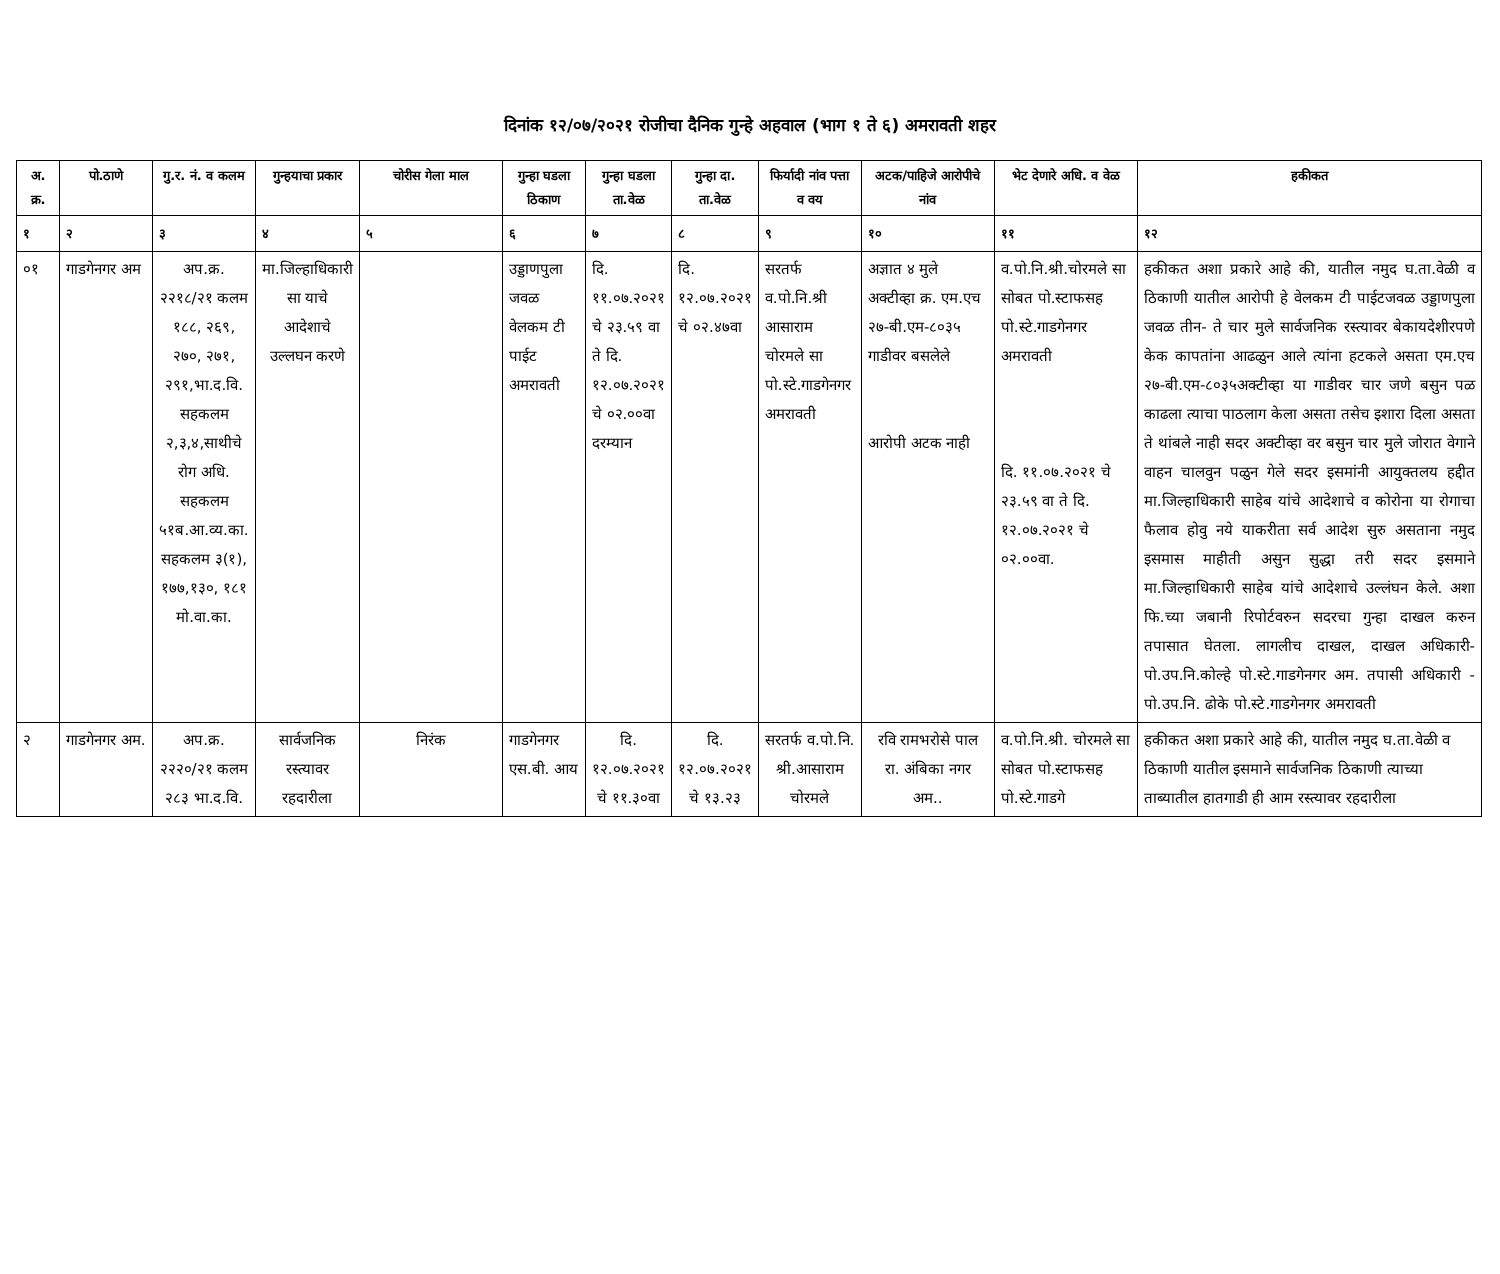दिनांक १२/०७/२०२१ रोजीचा दैनिक गुन्हे अहवाल (भाग १ ते ६) अमरावती शहर
| अ. क्र. | पो.ठाणे | गु.र. नं. व कलम | गुन्हयाचा प्रकार | चोरीस गेला माल | गुन्हा घडला ठिकाण | गुन्हा घडला ता.वेळ | गुन्हा दा. ता.वेळ | फिर्यादी नांव पत्ता व वय | अटक/पाहिजे आरोपीचे नांव | भेट देणारे अधि. व वेळ | हकीकत |
| --- | --- | --- | --- | --- | --- | --- | --- | --- | --- | --- | --- |
| १ | २ | ३ | ४ | ५ | ६ | ७ | ८ | ९ | १० | ११ | १२ |
| ०१ | गाडगेनगर अम | अप.क्र. २२१८/२१ कलम १८८, २६९, २७०, २७१, २९१,भा.द.वि. सहकलम २,३,४,साथीचे रोग अधि. सहकलम ५१ब.आ.व्य.का. सहकलम ३(१), १७७,१३०, १८१ मो.वा.का. | मा.जिल्हाधिकारी सा याचे आदेशाचे उल्लघन करणे | | उड्डाणपुला जवळ वेलकम टी पाईट अमरावती | दि. ११.०७.२०२१ चे २३.५९ वा ते दि. १२.०७.२०२१ चे ०२.००वा दरम्यान | दि. १२.०७.२०२१ चे ०२.४७वा | सरतर्फ व.पो.नि.श्री आसाराम चोरमले सा पो.स्टे.गाडगेनगर अमरावती | अज्ञात ४ मुले अक्टीव्हा क्र. एम.एच २७-बी.एम-८०३५ गाडीवर बसलेले आरोपी अटक नाही | व.पो.नि.श्री.चोरमले सा सोबत पो.स्टाफसह पो.स्टे.गाडगेनगर अमरावती दि. ११.०७.२०२१ चे २३.५९ वा ते दि. १२.०७.२०२१ चे ०२.००वा. | हकीकत अशा प्रकारे आहे की, यातील नमुद घ.ता.वेळी व ठिकाणी यातील आरोपी हे वेलकम टी पाईटजवळ उड्डाणपुला जवळ तीन- ते चार मुले सार्वजनिक रस्त्यावर बेकायदेशीरपणे केक कापतांना आढळुन आले त्यांना हटकले असता एम.एच २७-बी.एम-८०३५अक्टीव्हा या गाडीवर चार जणे बसुन पळ काढला त्याचा पाठलाग केला असता तसेच इशारा दिला असता ते थांबले नाही सदर अक्टीव्हा वर बसुन चार मुले जोरात वेगाने वाहन चालवुन पळुन गेले सदर इसमांनी आयुक्तलय हद्दीत मा.जिल्हाधिकारी साहेब यांचे आदेशाचे व कोरोना या रोगाचा फैलाव होवु नये याकरीता सर्व आदेश सुरु असताना नमुद इसमास माहीती असुन सुद्धा तरी सदर इसमाने मा.जिल्हाधिकारी साहेब यांचे आदेशाचे उल्लंघन केले. अशा फि.च्या जबानी रिपोर्टवरुन सदरचा गुन्हा दाखल करुन तपासात घेतला. लागलीच दाखल, दाखल अधिकारी- पो.उप.नि.कोल्हे पो.स्टे.गाडगेनगर अम. तपासी अधिकारी - पो.उप.नि. ढोके पो.स्टे.गाडगेनगर अमरावती |
| २ | गाडगेनगर अम. | अप.क्र. २२२०/२१ कलम २८३ भा.द.वि. | सार्वजनिक रस्त्यावर रहदारीला | निरंक | गाडगेनगर एस.बी. आय | दि. १२.०७.२०२१ चे ११.३०वा | दि. १२.०७.२०२१ चे १३.२३ | सरतर्फ व.पो.नि. श्री.आसाराम चोरमले | रवि रामभरोसे पाल रा. अंबिका नगर अम.. | व.पो.नि.श्री. चोरमले सा सोबत पो.स्टाफसह पो.स्टे.गाडगे | हकीकत अशा प्रकारे आहे की, यातील नमुद घ.ता.वेळी व ठिकाणी यातील इसमाने सार्वजनिक ठिकाणी त्याच्या ताब्यातील हातगाडी ही आम रस्त्यावर रहदारीला |